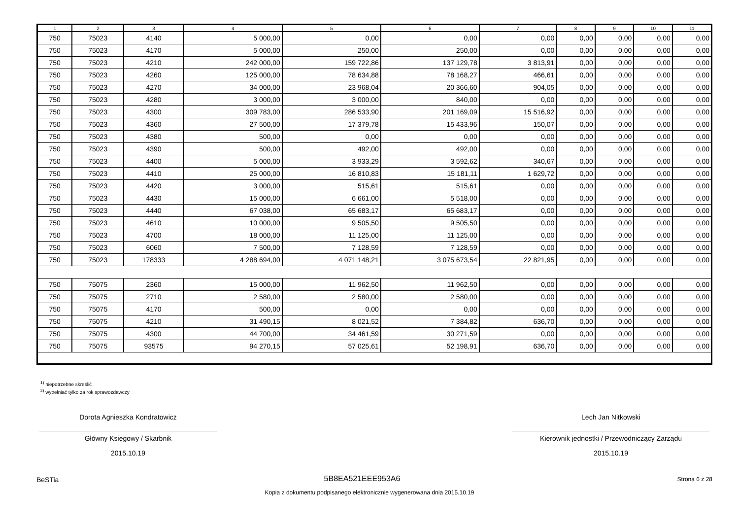| 1 | 2 | 3 | 4 | 5 | 6 | 7 | 8 | 9 | 10 | 11 |
| --- | --- | --- | --- | --- | --- | --- | --- | --- | --- | --- |
| 750 | 75023 | 4140 | 5 000,00 | 0,00 | 0,00 | 0,00 | 0,00 | 0,00 | 0,00 | 0,00 |
| 750 | 75023 | 4170 | 5 000,00 | 250,00 | 250,00 | 0,00 | 0,00 | 0,00 | 0,00 | 0,00 |
| 750 | 75023 | 4210 | 242 000,00 | 159 722,86 | 137 129,78 | 3 813,91 | 0,00 | 0,00 | 0,00 | 0,00 |
| 750 | 75023 | 4260 | 125 000,00 | 78 634,88 | 78 168,27 | 466,61 | 0,00 | 0,00 | 0,00 | 0,00 |
| 750 | 75023 | 4270 | 34 000,00 | 23 968,04 | 20 366,60 | 904,05 | 0,00 | 0,00 | 0,00 | 0,00 |
| 750 | 75023 | 4280 | 3 000,00 | 3 000,00 | 840,00 | 0,00 | 0,00 | 0,00 | 0,00 | 0,00 |
| 750 | 75023 | 4300 | 309 783,00 | 286 533,90 | 201 169,09 | 15 516,92 | 0,00 | 0,00 | 0,00 | 0,00 |
| 750 | 75023 | 4360 | 27 500,00 | 17 379,78 | 15 433,96 | 150,07 | 0,00 | 0,00 | 0,00 | 0,00 |
| 750 | 75023 | 4380 | 500,00 | 0,00 | 0,00 | 0,00 | 0,00 | 0,00 | 0,00 | 0,00 |
| 750 | 75023 | 4390 | 500,00 | 492,00 | 492,00 | 0,00 | 0,00 | 0,00 | 0,00 | 0,00 |
| 750 | 75023 | 4400 | 5 000,00 | 3 933,29 | 3 592,62 | 340,67 | 0,00 | 0,00 | 0,00 | 0,00 |
| 750 | 75023 | 4410 | 25 000,00 | 16 810,83 | 15 181,11 | 1 629,72 | 0,00 | 0,00 | 0,00 | 0,00 |
| 750 | 75023 | 4420 | 3 000,00 | 515,61 | 515,61 | 0,00 | 0,00 | 0,00 | 0,00 | 0,00 |
| 750 | 75023 | 4430 | 15 000,00 | 6 661,00 | 5 518,00 | 0,00 | 0,00 | 0,00 | 0,00 | 0,00 |
| 750 | 75023 | 4440 | 67 038,00 | 65 683,17 | 65 683,17 | 0,00 | 0,00 | 0,00 | 0,00 | 0,00 |
| 750 | 75023 | 4610 | 10 000,00 | 9 505,50 | 9 505,50 | 0,00 | 0,00 | 0,00 | 0,00 | 0,00 |
| 750 | 75023 | 4700 | 18 000,00 | 11 125,00 | 11 125,00 | 0,00 | 0,00 | 0,00 | 0,00 | 0,00 |
| 750 | 75023 | 6060 | 7 500,00 | 7 128,59 | 7 128,59 | 0,00 | 0,00 | 0,00 | 0,00 | 0,00 |
| 750 | 75023 | 178333 | 4 288 694,00 | 4 071 148,21 | 3 075 673,54 | 22 821,95 | 0,00 | 0,00 | 0,00 | 0,00 |
| 750 | 75075 | 2360 | 15 000,00 | 11 962,50 | 11 962,50 | 0,00 | 0,00 | 0,00 | 0,00 | 0,00 |
| 750 | 75075 | 2710 | 2 580,00 | 2 580,00 | 2 580,00 | 0,00 | 0,00 | 0,00 | 0,00 | 0,00 |
| 750 | 75075 | 4170 | 500,00 | 0,00 | 0,00 | 0,00 | 0,00 | 0,00 | 0,00 | 0,00 |
| 750 | 75075 | 4210 | 31 490,15 | 8 021,52 | 7 384,82 | 636,70 | 0,00 | 0,00 | 0,00 | 0,00 |
| 750 | 75075 | 4300 | 44 700,00 | 34 461,59 | 30 271,59 | 0,00 | 0,00 | 0,00 | 0,00 | 0,00 |
| 750 | 75075 | 93575 | 94 270,15 | 57 025,61 | 52 198,91 | 636,70 | 0,00 | 0,00 | 0,00 | 0,00 |
<sup>1)</sup> niepotrzebne skreślić
<sup>2)</sup> wypełniać tylko za rok sprawozdawczy
Dorota Agnieszka Kondratowicz
Główny Księgowy / Skarbnik
2015.10.19
Lech Jan Nitkowski
Kierownik jednostki / Przewodniczący Zarządu
2015.10.19
BeSTia 5B8EA521EEE953A6 Strona 6 z 28
Kopia z dokumentu podpisanego elektronicznie wygenerowana dnia 2015.10.19